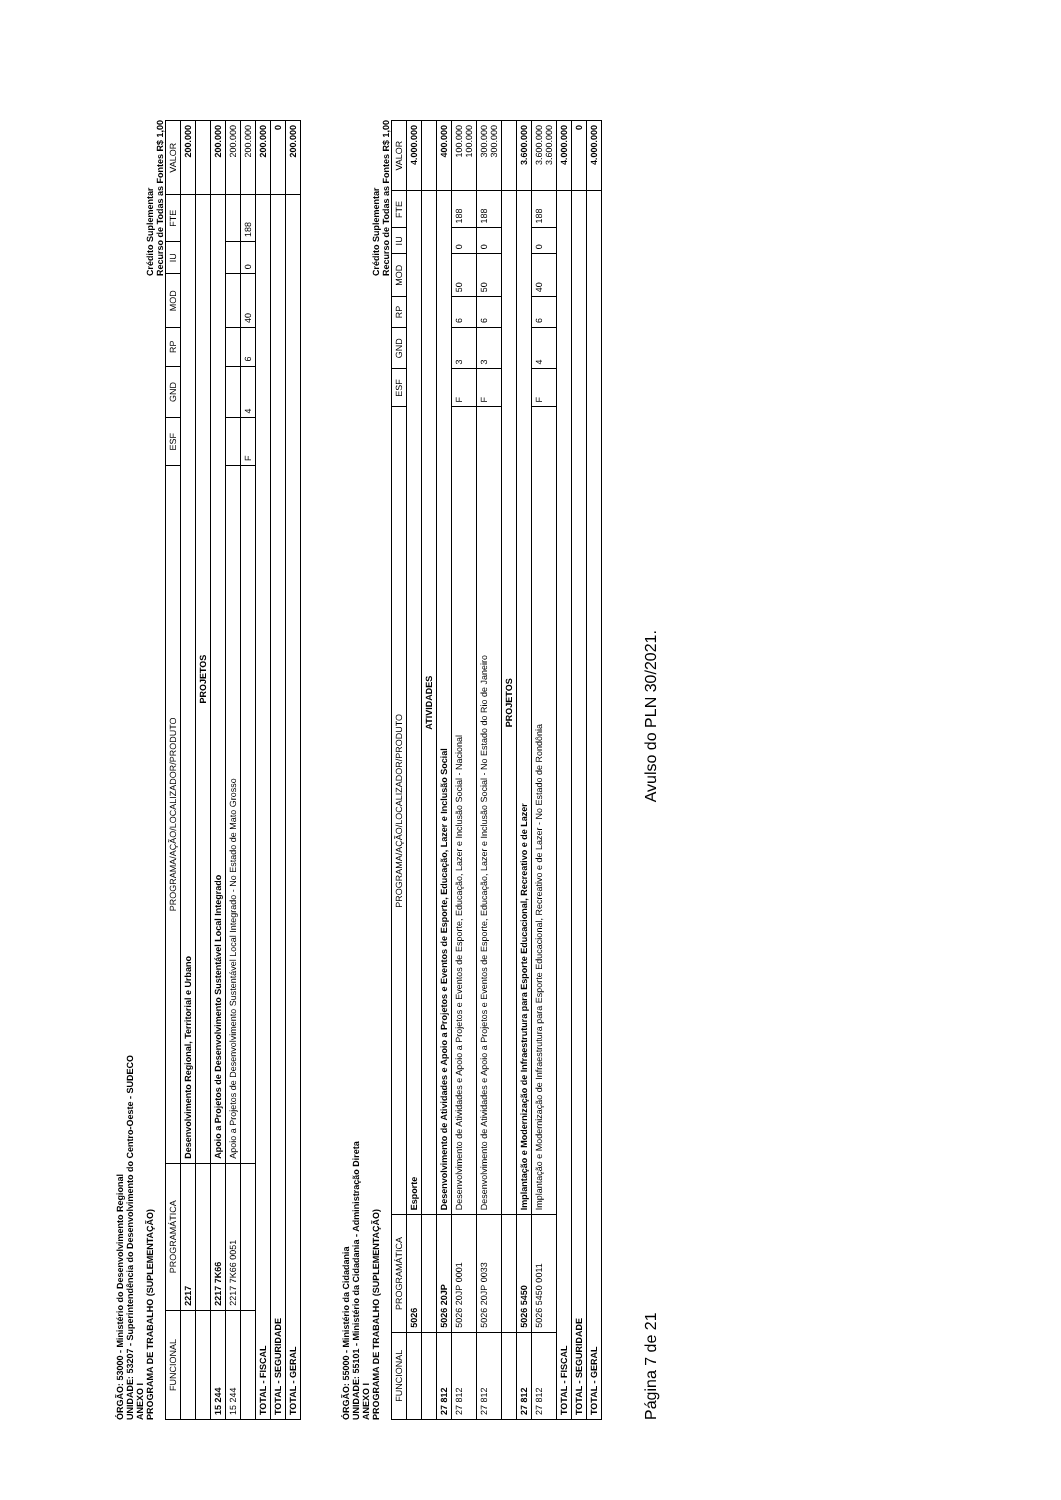ÓRGÃO: 53000 - Ministério do Desenvolvimento Regional
UNIDADE: 53207 - Superintendência do Desenvolvimento do Centro-Oeste - SUDECO
ANEXO I
PROGRAMA DE TRABALHO (SUPLEMENTAÇÃO) Crédito Suplementar
Recurso de Todas as Fontes R$ 1,00
| FUNCIONAL | PROGRAMÁTICA | PROGRAMA/AÇÃO/LOCALIZADOR/PRODUTO | ESF | GND | RP | MOD | IU | FTE | VALOR |
| --- | --- | --- | --- | --- | --- | --- | --- | --- | --- |
| | 2217 | Desenvolvimento Regional, Territorial e Urbano | | | | | | | 200.000 |
| | | PROJETOS | | | | | | | |
| 15 244 | 2217 7K66 | Apoio a Projetos de Desenvolvimento Sustentável Local Integrado | | | | | | | 200.000 |
| 15 244 | 2217 7K66 0051 | Apoio a Projetos de Desenvolvimento Sustentável Local Integrado - No Estado de Mato Grosso | | | | | | | 200.000 |
| | | | F | 4 | 6 | 40 | 0 | 188 | 200.000 |
| TOTAL - FISCAL | | | | | | | | | 200.000 |
| TOTAL - SEGURIDADE | | | | | | | | | 0 |
| TOTAL - GERAL | | | | | | | | | 200.000 |
ÓRGÃO: 55000 - Ministério da Cidadania
UNIDADE: 55101 - Ministério da Cidadania - Administração Direta
ANEXO I
PROGRAMA DE TRABALHO (SUPLEMENTAÇÃO) Crédito Suplementar
Recurso de Todas as Fontes R$ 1,00
| FUNCIONAL | PROGRAMÁTICA | PROGRAMA/AÇÃO/LOCALIZADOR/PRODUTO | ESF | GND | RP | MOD | IU | FTE | VALOR |
| --- | --- | --- | --- | --- | --- | --- | --- | --- | --- |
| | 5026 | Esporte | | | | | | | 4.000.000 |
| | | ATIVIDADES | | | | | | | |
| 27 812 | 5026 20JP | Desenvolvimento de Atividades e Apoio a Projetos e Eventos de Esporte, Educação, Lazer e Inclusão Social | | | | | | | 400.000 |
| 27 812 | 5026 20JP 0001 | Desenvolvimento de Atividades e Apoio a Projetos e Eventos de Esporte, Educação, Lazer e Inclusão Social - Nacional | F | 3 | 6 | 50 | 0 | 188 | 100.000 100.000 |
| 27 812 | 5026 20JP 0033 | Desenvolvimento de Atividades e Apoio a Projetos e Eventos de Esporte, Educação, Lazer e Inclusão Social - No Estado do Rio de Janeiro | F | 3 | 6 | 50 | 0 | 188 | 300.000 300.000 |
| | | PROJETOS | | | | | | | |
| 27 812 | 5026 5450 | Implantação e Modernização de Infraestrutura para Esporte Educacional, Recreativo e de Lazer | | | | | | | 3.600.000 |
| 27 812 | 5026 5450 0011 | Implantação e Modernização de Infraestrutura para Esporte Educacional, Recreativo e de Lazer - No Estado de Rondônia | F | 4 | 6 | 40 | 0 | 188 | 3.600.000 3.600.000 |
| TOTAL - FISCAL | | | | | | | | | 4.000.000 |
| TOTAL - SEGURIDADE | | | | | | | | | 0 |
| TOTAL - GERAL | | | | | | | | | 4.000.000 |
Página 7 de 21 Avulso do PLN 30/2021.